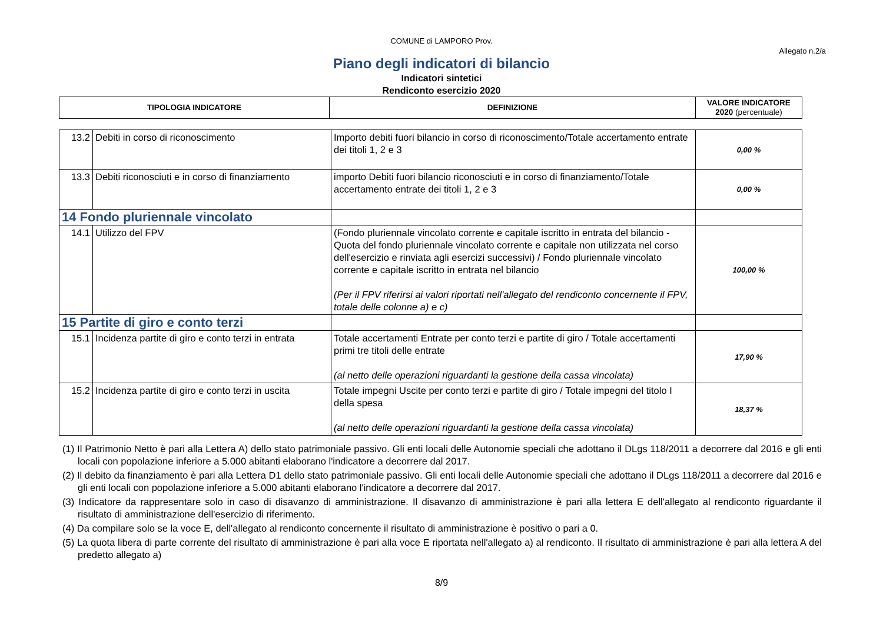COMUNE di LAMPORO Prov.
Allegato n.2/a
Piano degli indicatori di bilancio
Indicatori sintetici
Rendiconto esercizio 2020
| TIPOLOGIA INDICATORE | DEFINIZIONE | VALORE INDICATORE 2020 (percentuale) |
| --- | --- | --- |
| 13.2 | Debiti in corso di riconoscimento | Importo debiti fuori bilancio in corso di riconoscimento/Totale accertamento entrate dei titoli 1, 2 e 3 | 0,00 % |
| 13.3 | Debiti riconosciuti e in corso di finanziamento | importo Debiti fuori bilancio riconosciuti e in corso di finanziamento/Totale accertamento entrate dei titoli 1, 2 e 3 | 0,00 % |
| 14 Fondo pluriennale vincolato | | | |
| 14.1 | Utilizzo del FPV | (Fondo pluriennale vincolato corrente e capitale iscritto in entrata del bilancio - Quota del fondo pluriennale vincolato corrente e capitale non utilizzata nel corso dell'esercizio e rinviata agli esercizi successivi) / Fondo pluriennale vincolato corrente e capitale iscritto in entrata nel bilancio (Per il FPV riferirsi ai valori riportati nell'allegato del rendiconto concernente il FPV, totale delle colonne a) e c) | 100,00 % |
| 15 Partite di giro e conto terzi | | | |
| 15.1 | Incidenza partite di giro e conto terzi in entrata | Totale accertamenti Entrate per conto terzi e partite di giro / Totale accertamenti primi tre titoli delle entrate (al netto delle operazioni riguardanti la gestione della cassa vincolata) | 17,90 % |
| 15.2 | Incidenza partite di giro e conto terzi in uscita | Totale impegni Uscite per conto terzi e partite di giro / Totale impegni del titolo I della spesa (al netto delle operazioni riguardanti la gestione della cassa vincolata) | 18,37 % |
(1) Il Patrimonio Netto è pari alla Lettera A) dello stato patrimoniale passivo. Gli enti locali delle Autonomie speciali che adottano il DLgs 118/2011 a decorrere dal 2016 e gli enti locali con popolazione inferiore a 5.000 abitanti elaborano l'indicatore a decorrere dal 2017.
(2) Il debito da finanziamento è pari alla Lettera D1 dello stato patrimoniale passivo. Gli enti locali delle Autonomie speciali che adottano il DLgs 118/2011 a decorrere dal 2016 e gli enti locali con popolazione inferiore a 5.000 abitanti elaborano l'indicatore a decorrere dal 2017.
(3) Indicatore da rappresentare solo in caso di disavanzo di amministrazione. Il disavanzo di amministrazione è pari alla lettera E dell'allegato al rendiconto riguardante il risultato di amministrazione dell'esercizio di riferimento.
(4) Da compilare solo se la voce E, dell'allegato al rendiconto concernente il risultato di amministrazione è positivo o pari a 0.
(5) La quota libera di parte corrente del risultato di amministrazione è pari alla voce E riportata nell'allegato a) al rendiconto. Il risultato di amministrazione è pari alla lettera A del predetto allegato a)
8/9